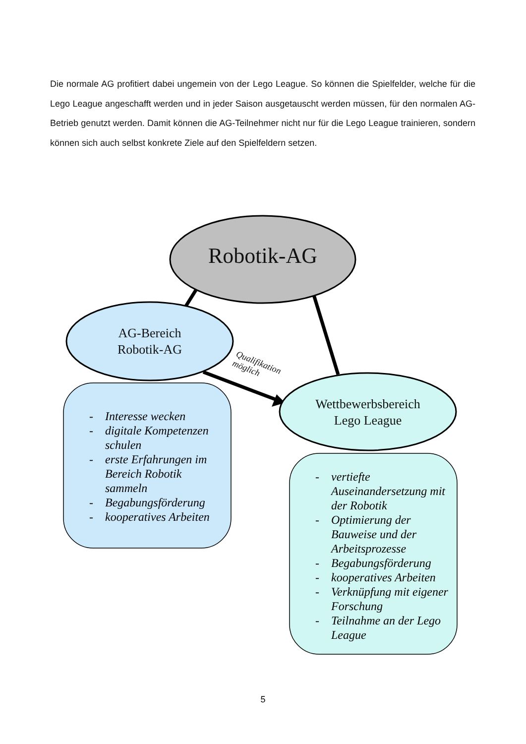Die normale AG profitiert dabei ungemein von der Lego League. So können die Spielfelder, welche für die Lego League angeschafft werden und in jeder Saison ausgetauscht werden müssen, für den normalen AG-Betrieb genutzt werden. Damit können die AG-Teilnehmer nicht nur für die Lego League trainieren, sondern können sich auch selbst konkrete Ziele auf den Spielfeldern setzen.
Robotik-AG
AG-Bereich
Robotik-AG
Wettbewerbsbereich
Lego League
Qualifikation
möglich
- Interesse wecken
- digitale Kompetenzen schulen
- erste Erfahrungen im Bereich Robotik sammeln
- Begabungsförderung
- kooperatives Arbeiten
- vertiefte Auseinandersetzung mit der Robotik
- Optimierung der Bauweise und der Arbeitsprozesse
- Begabungsförderung
- kooperatives Arbeiten
- Verknüpfung mit eigener Forschung
- Teilnahme an der Lego League
5